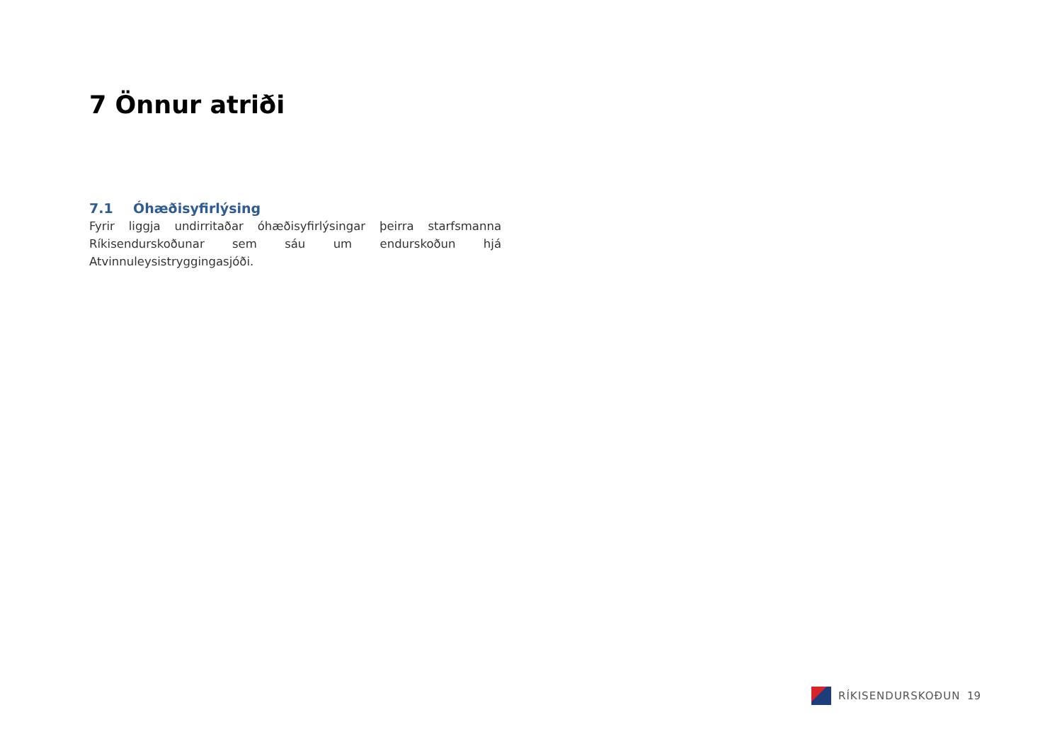7 Önnur atriði
7.1 Óhæðisyfirlýsing
Fyrir liggja undirritaðar óhæðisyfirlýsingar þeirra starfsmanna Ríkisendurskoðunar sem sáu um endurskoðun hjá Atvinnuleysistryggingasjóði.
RÍKISENDURSKOÐUN 19